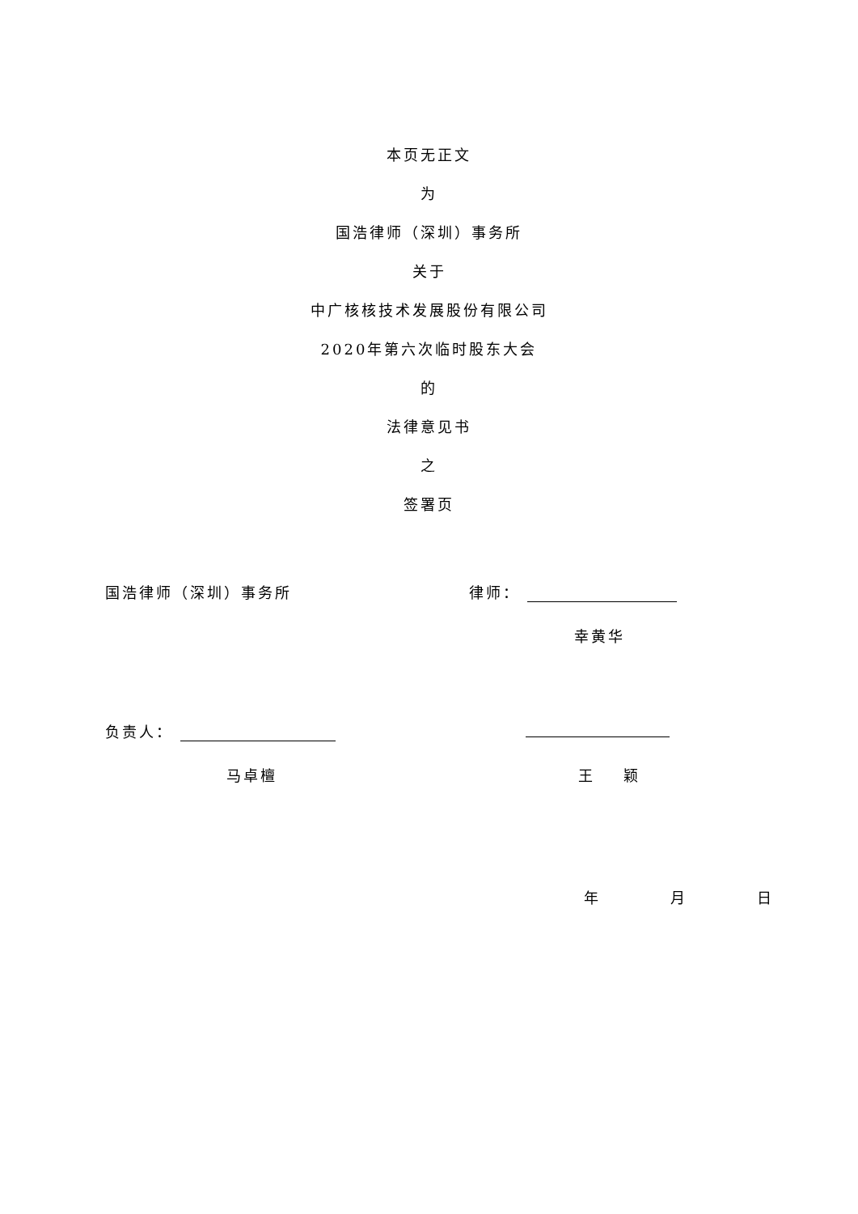本页无正文
为
国浩律师（深圳）事务所
关于
中广核核技术发展股份有限公司
2020年第六次临时股东大会
的
法律意见书
之
签署页
国浩律师（深圳）事务所 律师：
幸黄华
负责人：
马卓檀 王 颖
年 月 日